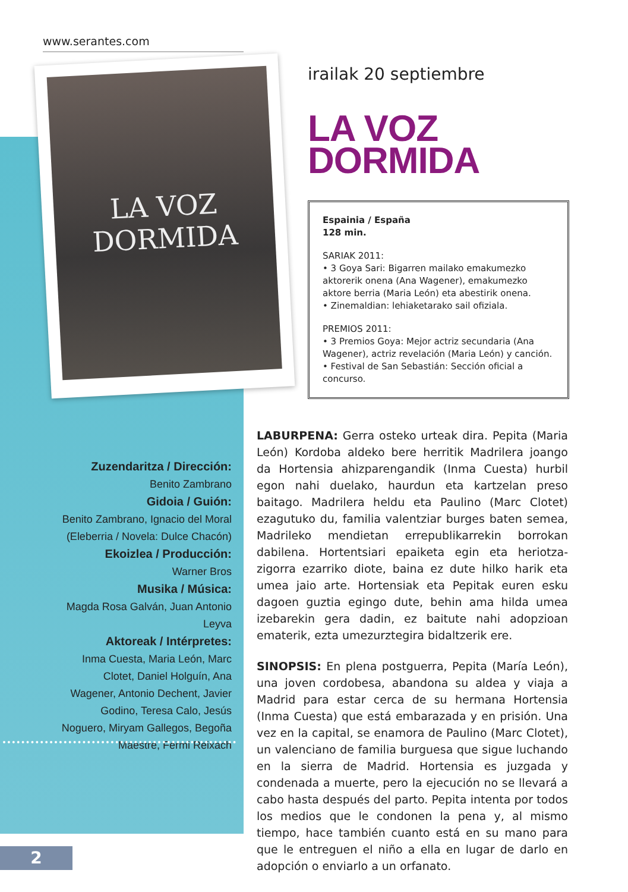www.serantes.com
LA VOZ
DORMIDA
irailak 20 septiembre
LA VOZ
DORMIDA
Espainia / España
128 min.
SARIAK 2011:
• 3 Goya Sari: Bigarren mailako emakumezko aktorerik onena (Ana Wagener), emakumezko aktore berria (Maria León) eta abestirik onena.
• Zinemaldian: lehiaketarako sail ofiziala.
PREMIOS 2011:
• 3 Premios Goya: Mejor actriz secundaria (Ana Wagener), actriz revelación (Maria León) y canción.
• Festival de San Sebastián: Sección oficial a concurso.
Zuzendaritza / Dirección:
Benito Zambrano
Gidoia / Guión:
Benito Zambrano, Ignacio del Moral (Eleberria / Novela: Dulce Chacón)
Ekoizlea / Producción:
Warner Bros
Musika / Música:
Magda Rosa Galván, Juan Antonio Leyva
Aktoreak / Intérpretes:
Inma Cuesta, Maria León, Marc Clotet, Daniel Holguín, Ana Wagener, Antonio Dechent, Javier Godino, Teresa Calo, Jesús Noguero, Miryam Gallegos, Begoña Maestre, Fermi Reixach
LABURPENA: Gerra osteko urteak dira. Pepita (Maria León) Kordoba aldeko bere herritik Madrilera joango da Hortensia ahizparengandik (Inma Cuesta) hurbil egon nahi duelako, haurdun eta kartzelan preso baitago. Madrilera heldu eta Paulino (Marc Clotet) ezagutuko du, familia valentziar burges baten semea, Madrileko mendietan errepublikarrekin borrokan dabilena. Hortentsiari epaiketa egin eta heriotza-zigorra ezarriko diote, baina ez dute hilko harik eta umea jaio arte. Hortensiak eta Pepitak euren esku dagoen guztia egingo dute, behin ama hilda umea izebarekin gera dadin, ez baitute nahi adopzioan ematerik, ezta umezurztegira bidaltzerik ere.
SINOPSIS: En plena postguerra, Pepita (María León), una joven cordobesa, abandona su aldea y viaja a Madrid para estar cerca de su hermana Hortensia (Inma Cuesta) que está embarazada y en prisión. Una vez en la capital, se enamora de Paulino (Marc Clotet), un valenciano de familia burguesa que sigue luchando en la sierra de Madrid. Hortensia es juzgada y condenada a muerte, pero la ejecución no se llevará a cabo hasta después del parto. Pepita intenta por todos los medios que le condonen la pena y, al mismo tiempo, hace también cuanto está en su mano para que le entreguen el niño a ella en lugar de darlo en adopción o enviarlo a un orfanato.
2